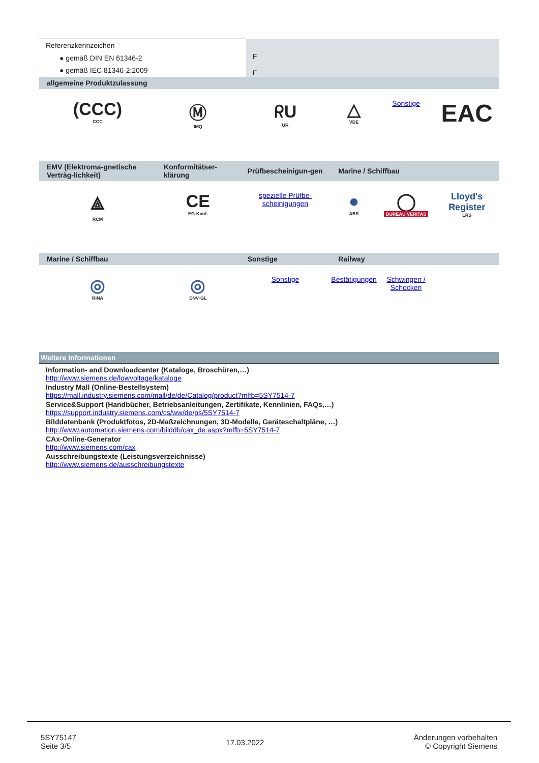| Referenzkennzeichen | F F |
| ● gemäß DIN EN 61346-2 | |
| ● gemäß IEC 81346-2:2009 | |
| allgemeine Produktzulassung | | | | | |
| (CCC) CCC | Ⓜ IMQ | ᖇU UR | △ VDE | Sonstige | EAC |
| EMV (Elektroma-gnetische Verträg-lichkeit) | Konformitätser-klärung | Prüfbescheinigun-gen | Marine / Schiffbau | | |
| ⟁ RCM | CE EG-Konf. | spezielle Prüfbe-scheinigungen | ● ABS | ◯ BUREAU VERITAS | Lloyd's Register LRS |
| Marine / Schiffbau | | Sonstige | Railway | | |
| ◎ RINA | ◎ DNV·GL | Sonstige | Bestätigungen | Schwingen / Schocken | |
Weitere Informationen
Information- and Downloadcenter (Kataloge, Broschüren,…)
http://www.siemens.de/lowvoltage/kataloge
Industry Mall (Online-Bestellsystem)
https://mall.industry.siemens.com/mall/de/de/Catalog/product?mlfb=5SY7514-7
Service&Support (Handbücher, Betriebsanleitungen, Zertifikate, Kennlinien, FAQs,…)
https://support.industry.siemens.com/cs/ww/de/ps/5SY7514-7
Bilddatenbank (Produktfotos, 2D-Maßzeichnungen, 3D-Modelle, Geräteschaltpläne, …)
http://www.automation.siemens.com/bilddb/cax_de.aspx?mlfb=5SY7514-7
CAx-Online-Generator
http://www.siemens.com/cax
Ausschreibungstexte (Leistungsverzeichnisse)
http://www.siemens.de/ausschreibungstexte
5SY75147
Seite 3/5
17.03.2022
Änderungen vorbehalten
© Copyright Siemens